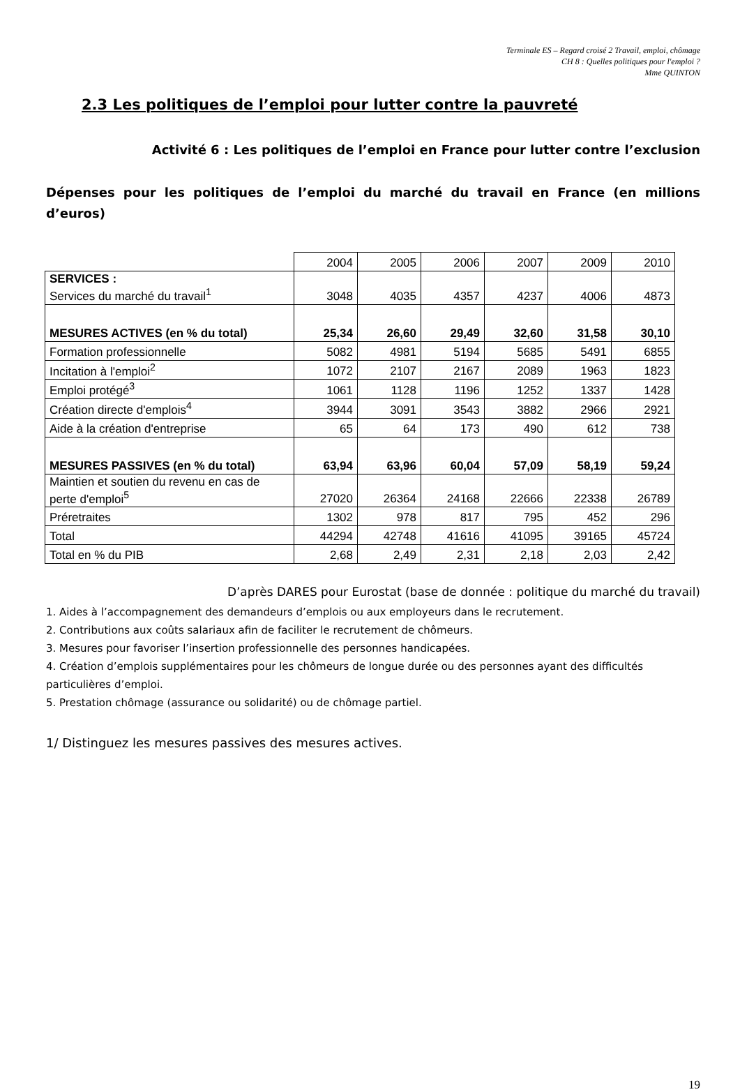Terminale ES – Regard croisé 2 Travail, emploi, chômage
CH 8 : Quelles politiques pour l'emploi ?
Mme QUINTON
2.3 Les politiques de l’emploi pour lutter contre la pauvreté
Activité 6 : Les politiques de l’emploi en France pour lutter contre l’exclusion
Dépenses pour les politiques de l’emploi du marché du travail en France (en millions
d’euros)
| | 2004 | 2005 | 2006 | 2007 | 2009 | 2010 |
| SERVICES : Services du marché du travail<sup>1</sup> | 3048 | 4035 | 4357 | 4237 | 4006 | 4873 |
| MESURES ACTIVES (en % du total) | 25,34 | 26,60 | 29,49 | 32,60 | 31,58 | 30,10 |
| Formation professionnelle | 5082 | 4981 | 5194 | 5685 | 5491 | 6855 |
| Incitation à l'emploi<sup>2</sup> | 1072 | 2107 | 2167 | 2089 | 1963 | 1823 |
| Emploi protégé<sup>3</sup> | 1061 | 1128 | 1196 | 1252 | 1337 | 1428 |
| Création directe d'emplois<sup>4</sup> | 3944 | 3091 | 3543 | 3882 | 2966 | 2921 |
| Aide à la création d'entreprise | 65 | 64 | 173 | 490 | 612 | 738 |
| MESURES PASSIVES (en % du total) | 63,94 | 63,96 | 60,04 | 57,09 | 58,19 | 59,24 |
| Maintien et soutien du revenu en cas de perte d'emploi<sup>5</sup> | 27020 | 26364 | 24168 | 22666 | 22338 | 26789 |
| Préretraites | 1302 | 978 | 817 | 795 | 452 | 296 |
| Total | 44294 | 42748 | 41616 | 41095 | 39165 | 45724 |
| Total en % du PIB | 2,68 | 2,49 | 2,31 | 2,18 | 2,03 | 2,42 |
D’après DARES pour Eurostat (base de donnée : politique du marché du travail)
1. Aides à l’accompagnement des demandeurs d’emplois ou aux employeurs dans le recrutement.
2. Contributions aux coûts salariaux afin de faciliter le recrutement de chômeurs.
3. Mesures pour favoriser l’insertion professionnelle des personnes handicapées.
4. Création d’emplois supplémentaires pour les chômeurs de longue durée ou des personnes ayant des difficultés particulières d’emploi.
5. Prestation chômage (assurance ou solidarité) ou de chômage partiel.
1/ Distinguez les mesures passives des mesures actives.
19